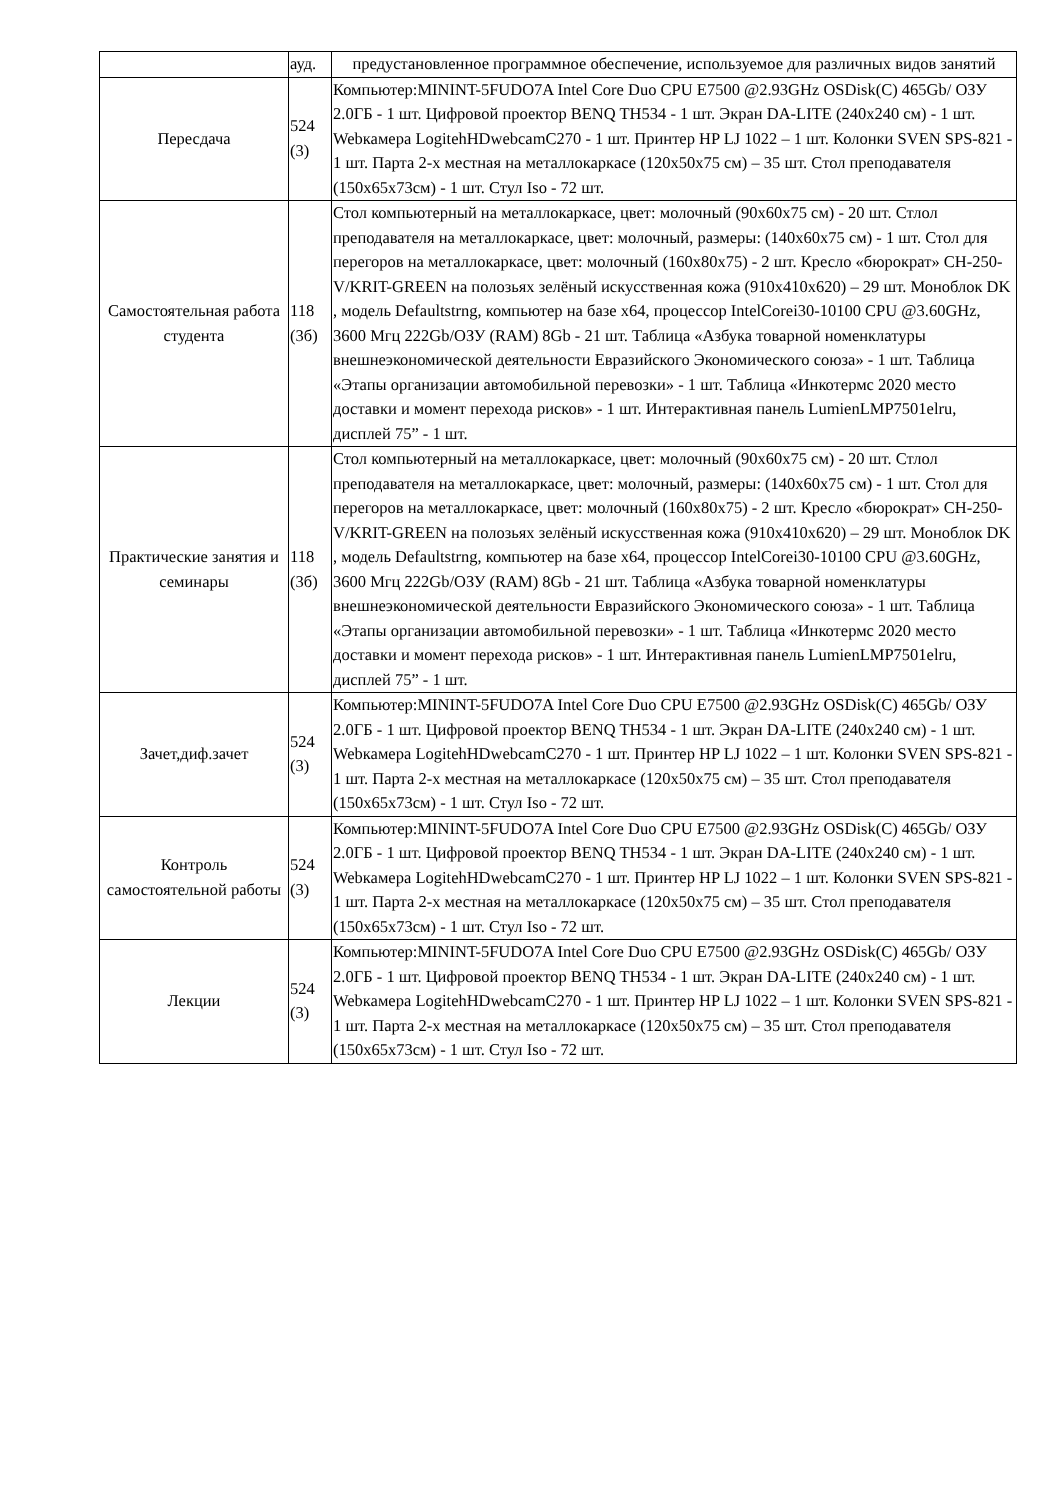| | ауд. | предустановленное программное обеспечение, используемое для различных видов занятий |
| Пересдача | 524 (3) | Компьютер:MININT-5FUDO7A Intel Core Duo CPU E7500 @2.93GHz OSDisk(C) 465Gb/ ОЗУ 2.0ГБ - 1 шт. Цифровой проектор BENQ TH534 - 1 шт. Экран DA-LITE (240x240 см) - 1 шт. Webкамера LogitehHDwebcamC270 - 1 шт. Принтер HP LJ 1022 – 1 шт. Колонки SVEN SPS-821 - 1 шт. Парта 2-х местная на металлокаркасе (120х50х75 см) – 35 шт. Стол преподавателя (150х65х73см) - 1 шт. Стул Iso - 72 шт. |
| Самостоятельная работа студента | 118 (3б) | Стол компьютерный на металлокаркасе, цвет: молочный (90х60х75 см) - 20 шт. Стлол преподавателя на металлокаркасе, цвет: молочный, размеры: (140х60х75 см) - 1 шт. Стол для перегоров на металлокаркасе, цвет: молочный (160х80х75) - 2 шт. Кресло «бюрократ» CH-250-V/KRIT-GREEN на полозьях зелёный искусственная кожа (910х410х620) – 29 шт. Моноблок DK , модель Defaultstrng, компьютер на базе x64, процессор IntelCorei30-10100 CPU @3.60GHz, 3600 Мгц 222Gb/ОЗУ (RAM) 8Gb - 21 шт. Таблица «Азбука товарной номенклатуры внешнеэкономической деятельности Евразийского Экономического союза» - 1 шт. Таблица «Этапы организации автомобильной перевозки» - 1 шт. Таблица «Инкотермс 2020 место доставки и момент перехода рисков» - 1 шт. Интерактивная панель LumienLMP7501elru, дисплей 75” - 1 шт. |
| Практические занятия и семинары | 118 (3б) | Стол компьютерный на металлокаркасе, цвет: молочный (90х60х75 см) - 20 шт. Стлол преподавателя на металлокаркасе, цвет: молочный, размеры: (140х60х75 см) - 1 шт. Стол для перегоров на металлокаркасе, цвет: молочный (160х80х75) - 2 шт. Кресло «бюрократ» CH-250-V/KRIT-GREEN на полозьях зелёный искусственная кожа (910х410х620) – 29 шт. Моноблок DK , модель Defaultstrng, компьютер на базе x64, процессор IntelCorei30-10100 CPU @3.60GHz, 3600 Мгц 222Gb/ОЗУ (RAM) 8Gb - 21 шт. Таблица «Азбука товарной номенклатуры внешнеэкономической деятельности Евразийского Экономического союза» - 1 шт. Таблица «Этапы организации автомобильной перевозки» - 1 шт. Таблица «Инкотермс 2020 место доставки и момент перехода рисков» - 1 шт. Интерактивная панель LumienLMP7501elru, дисплей 75” - 1 шт. |
| Зачет,диф.зачет | 524 (3) | Компьютер:MININT-5FUDO7A Intel Core Duo CPU E7500 @2.93GHz OSDisk(C) 465Gb/ ОЗУ 2.0ГБ - 1 шт. Цифровой проектор BENQ TH534 - 1 шт. Экран DA-LITE (240x240 см) - 1 шт. Webкамера LogitehHDwebcamC270 - 1 шт. Принтер HP LJ 1022 – 1 шт. Колонки SVEN SPS-821 - 1 шт. Парта 2-х местная на металлокаркасе (120х50х75 см) – 35 шт. Стол преподавателя (150х65х73см) - 1 шт. Стул Iso - 72 шт. |
| Контроль самостоятельной работы | 524 (3) | Компьютер:MININT-5FUDO7A Intel Core Duo CPU E7500 @2.93GHz OSDisk(C) 465Gb/ ОЗУ 2.0ГБ - 1 шт. Цифровой проектор BENQ TH534 - 1 шт. Экран DA-LITE (240x240 см) - 1 шт. Webкамера LogitehHDwebcamC270 - 1 шт. Принтер HP LJ 1022 – 1 шт. Колонки SVEN SPS-821 - 1 шт. Парта 2-х местная на металлокаркасе (120х50х75 см) – 35 шт. Стол преподавателя (150х65х73см) - 1 шт. Стул Iso - 72 шт. |
| Лекции | 524 (3) | Компьютер:MININT-5FUDO7A Intel Core Duo CPU E7500 @2.93GHz OSDisk(C) 465Gb/ ОЗУ 2.0ГБ - 1 шт. Цифровой проектор BENQ TH534 - 1 шт. Экран DA-LITE (240x240 см) - 1 шт. Webкамера LogitehHDwebcamC270 - 1 шт. Принтер HP LJ 1022 – 1 шт. Колонки SVEN SPS-821 - 1 шт. Парта 2-х местная на металлокаркасе (120х50х75 см) – 35 шт. Стол преподавателя (150х65х73см) - 1 шт. Стул Iso - 72 шт. |